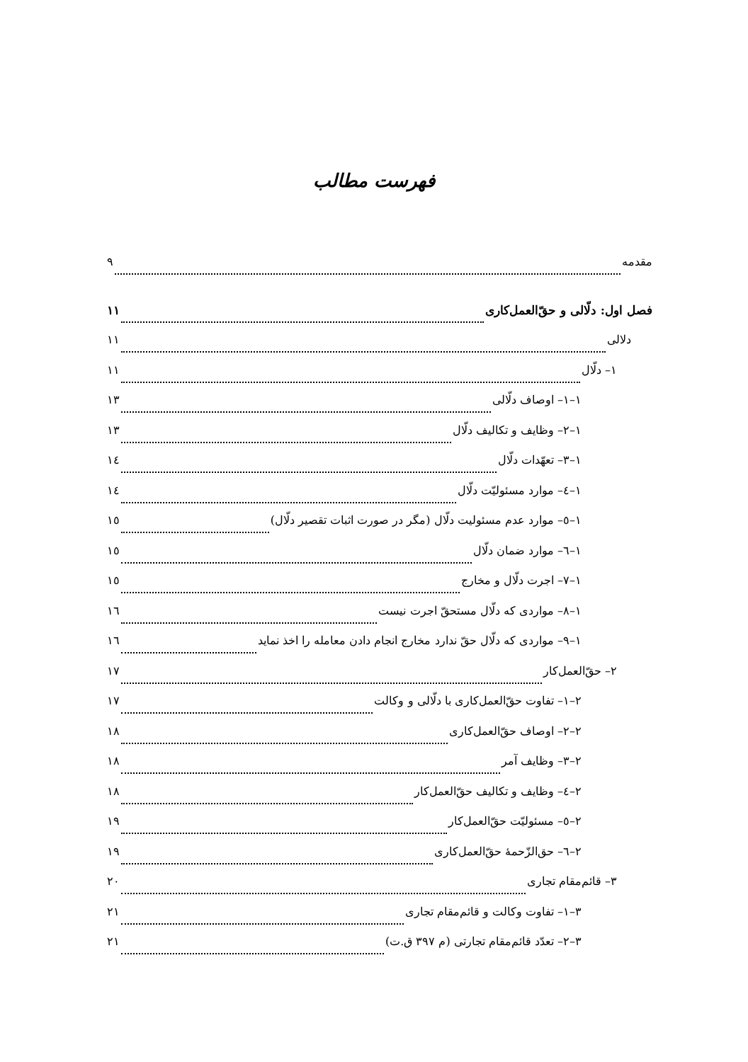فهرست مطالب
مقدمه ۹
فصل اول: دلّالی و حقّ‌العمل‌کاری ۱۱
دلالی ۱۱
۱– دلّال ۱۱
۱–۱– اوصاف دلّالی ۱۳
۱–۲– وظایف و تکالیف دلّال ۱۳
۱–۳– تعهّدات دلّال ۱٤
۱–٤– موارد مسئولیّت دلّال ۱٤
۱–٥– موارد عدم مسئولیت دلّال (مگر در صورت اثبات تقصیر دلّال) ۱٥
۱–٦– موارد ضمان دلّال ۱٥
۱–۷– اجرت دلّال و مخارج ۱٥
۱–۸– مواردی که دلّال مستحقّ اجرت نیست ۱٦
۱–۹– مواردی که دلّال حقّ ندارد مخارج انجام دادن معامله را اخذ نماید ۱٦
۲– حقّ‌العمل‌کار ۱۷
۲–۱– تفاوت حقّ‌العمل‌کاری با دلّالی و وکالت ۱۷
۲–۲– اوصاف حقّ‌العمل‌کاری ۱۸
۲–۳– وظایف آمر ۱۸
۲–٤– وظایف و تکالیف حقّ‌العمل‌کار ۱۸
۲–٥– مسئولیّت حقّ‌العمل‌کار ۱۹
۲–٦– حق‌الزّحمهٔ حقّ‌العمل‌کاری ۱۹
۳– قائم‌مقام تجاری ۲۰
۳–۱– تفاوت وکالت و قائم‌مقام تجاری ۲۱
۳–۲– تعدّد قائم‌مقام تجارتی (م ۳۹۷ ق.ت) ۲۱